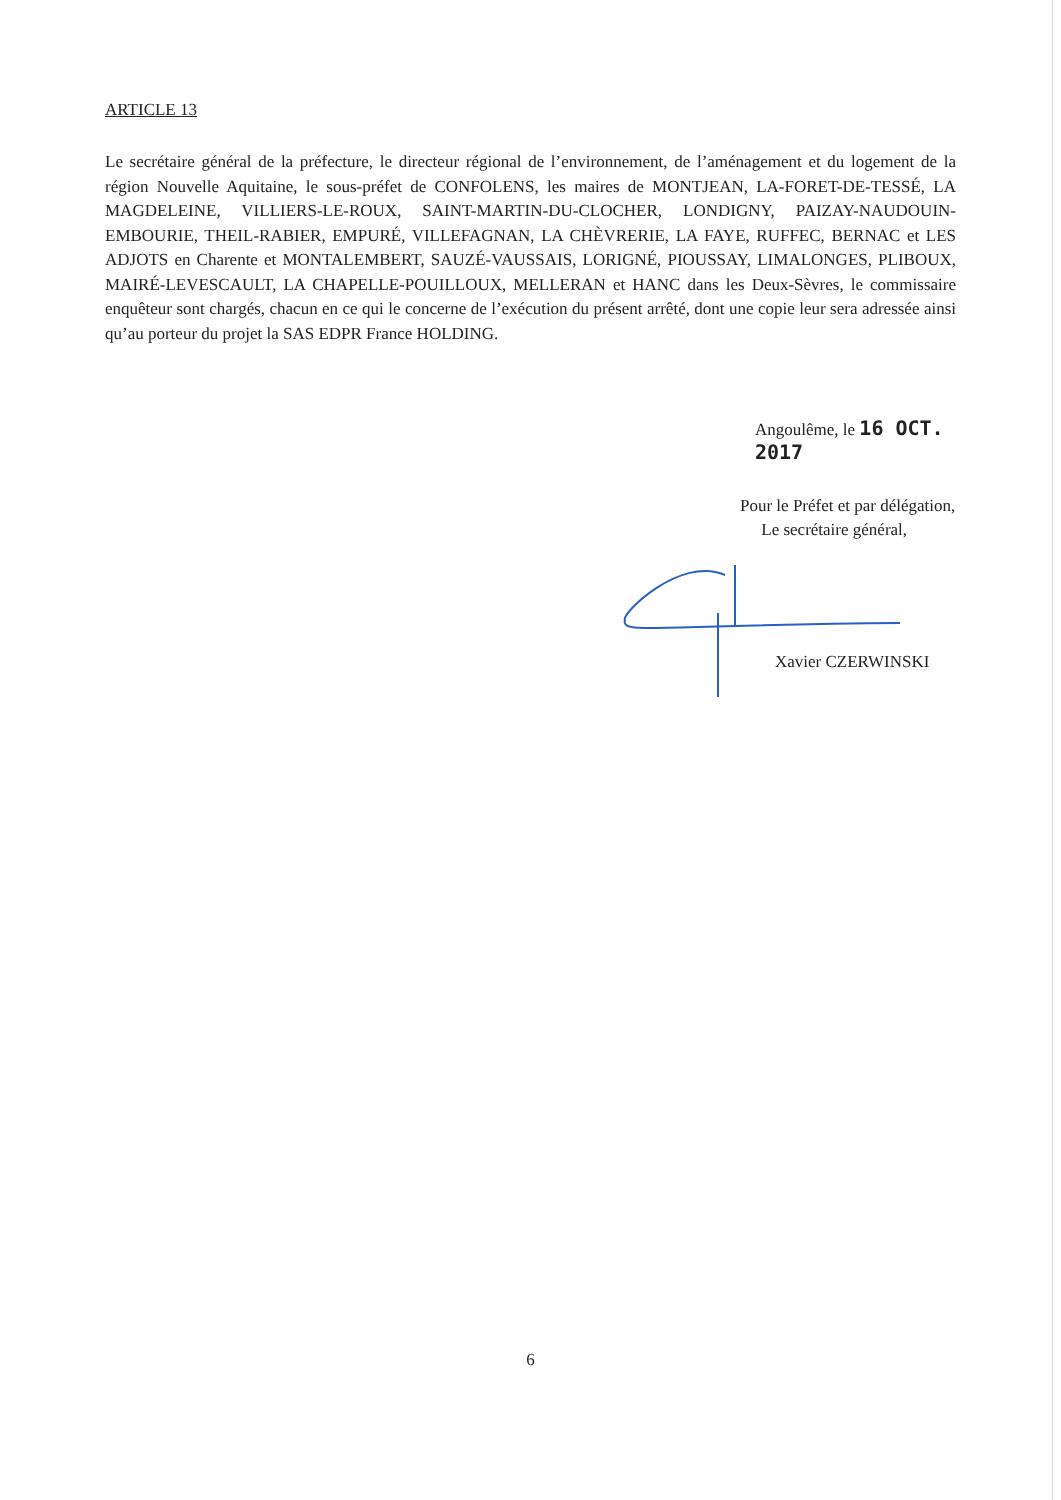ARTICLE 13
Le secrétaire général de la préfecture, le directeur régional de l’environnement, de l’aménagement et du logement de la région Nouvelle Aquitaine, le sous-préfet de CONFOLENS, les maires de MONTJEAN, LA-FORET-DE-TESSÉ, LA MAGDELEINE, VILLIERS-LE-ROUX, SAINT-MARTIN-DU-CLOCHER, LONDIGNY, PAIZAY-NAUDOUIN-EMBOURIE, THEIL-RABIER, EMPURÉ, VILLEFAGNAN, LA CHÈVRERIE, LA FAYE, RUFFEC, BERNAC et LES ADJOTS en Charente et MONTALEMBERT, SAUZÉ-VAUSSAIS, LORIGNÉ, PIOUSSAY, LIMALONGES, PLIBOUX, MAIRÉ-LEVESCAULT, LA CHAPELLE-POUILLOUX, MELLERAN et HANC dans les Deux-Sèvres, le commissaire enquêteur sont chargés, chacun en ce qui le concerne de l’exécution du présent arrêté, dont une copie leur sera adressée ainsi qu’au porteur du projet la SAS EDPR France HOLDING.
Angoulême, le 16 OCT. 2017
Pour le Préfet et par délégation,
Le secrétaire général,
Xavier CZERWINSKI
6